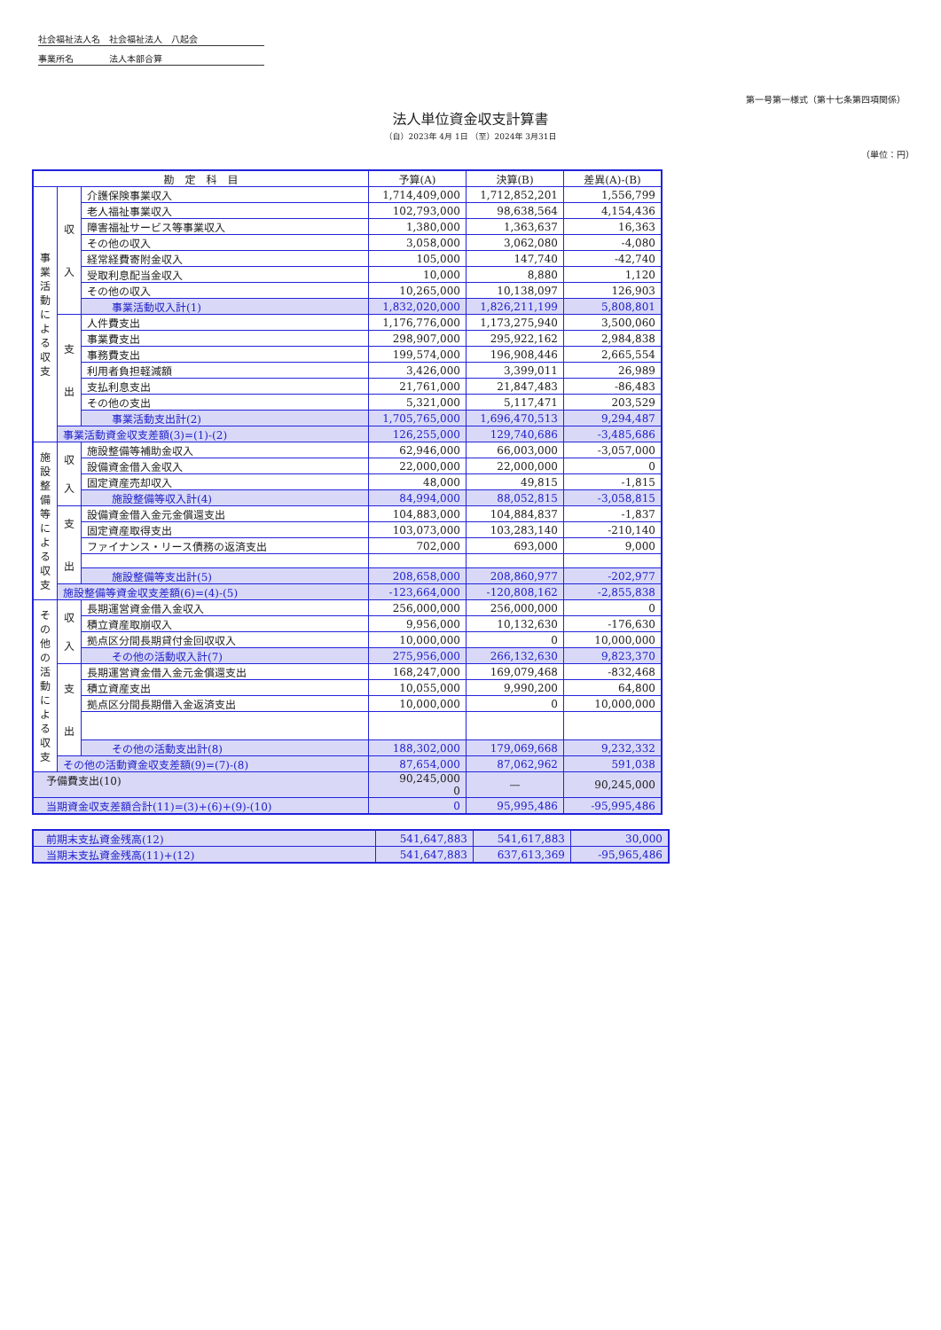社会福祉法人名　社会福祉法人　八起会
事業所名　　　　法人本部合算
第一号第一様式（第十七条第四項関係）
法人単位資金収支計算書
（自）2023年 4月 1日 （至）2024年 3月31日
（単位：円）
| 勘 定 科 目 | | | 予算(A) | 決算(B) | 差異(A)-(B) |
| --- | --- | --- | --- | --- | --- |
| 事 業 活 動 に よ る 収 支 | 収 入 | 介護保険事業収入 | 1,714,409,000 | 1,712,852,201 | 1,556,799 |
| | | 老人福祉事業収入 | 102,793,000 | 98,638,564 | 4,154,436 |
| | | 障害福祉サービス等事業収入 | 1,380,000 | 1,363,637 | 16,363 |
| | | その他の収入 | 3,058,000 | 3,062,080 | -4,080 |
| | | 経常経費寄附金収入 | 105,000 | 147,740 | -42,740 |
| | | 受取利息配当金収入 | 10,000 | 8,880 | 1,120 |
| | | その他の収入 | 10,265,000 | 10,138,097 | 126,903 |
| | | 事業活動収入計(1) | 1,832,020,000 | 1,826,211,199 | 5,808,801 |
| | 支 出 | 人件費支出 | 1,176,776,000 | 1,173,275,940 | 3,500,060 |
| | | 事業費支出 | 298,907,000 | 295,922,162 | 2,984,838 |
| | | 事務費支出 | 199,574,000 | 196,908,446 | 2,665,554 |
| | | 利用者負担軽減額 | 3,426,000 | 3,399,011 | 26,989 |
| | | 支払利息支出 | 21,761,000 | 21,847,483 | -86,483 |
| | | その他の支出 | 5,321,000 | 5,117,471 | 203,529 |
| | | 事業活動支出計(2) | 1,705,765,000 | 1,696,470,513 | 9,294,487 |
| | 事業活動資金収支差額(3)=(1)-(2) | | 126,255,000 | 129,740,686 | -3,485,686 |
| 施 設 整 備 等 に よ る 収 支 | 収 入 | 施設整備等補助金収入 | 62,946,000 | 66,003,000 | -3,057,000 |
| | | 設備資金借入金収入 | 22,000,000 | 22,000,000 | 0 |
| | | 固定資産売却収入 | 48,000 | 49,815 | -1,815 |
| | | 施設整備等収入計(4) | 84,994,000 | 88,052,815 | -3,058,815 |
| | 支 出 | 設備資金借入金元金償還支出 | 104,883,000 | 104,884,837 | -1,837 |
| | | 固定資産取得支出 | 103,073,000 | 103,283,140 | -210,140 |
| | | ファイナンス・リース債務の返済支出 | 702,000 | 693,000 | 9,000 |
| | | 施設整備等支出計(5) | 208,658,000 | 208,860,977 | -202,977 |
| | 施設整備等資金収支差額(6)=(4)-(5) | | -123,664,000 | -120,808,162 | -2,855,838 |
| そ の 他 の 活 動 に よ る 収 支 | 収 入 | 長期運営資金借入金収入 | 256,000,000 | 256,000,000 | 0 |
| | | 積立資産取崩収入 | 9,956,000 | 10,132,630 | -176,630 |
| | | 拠点区分間長期貸付金回収収入 | 10,000,000 | 0 | 10,000,000 |
| | | その他の活動収入計(7) | 275,956,000 | 266,132,630 | 9,823,370 |
| | 支 出 | 長期運営資金借入金元金償還支出 | 168,247,000 | 169,079,468 | -832,468 |
| | | 積立資産支出 | 10,055,000 | 9,990,200 | 64,800 |
| | | 拠点区分間長期借入金返済支出 | 10,000,000 | 0 | 10,000,000 |
| | | その他の活動支出計(8) | 188,302,000 | 179,069,668 | 9,232,332 |
| | その他の活動資金収支差額(9)=(7)-(8) | | 87,654,000 | 87,062,962 | 591,038 |
| 予備費支出(10) | | | 90,245,000 0 | — | 90,245,000 |
| 当期資金収支差額合計(11)=(3)+(6)+(9)-(10) | | | 0 | 95,995,486 | -95,995,486 |
| 前期末支払資金残高(12) | 541,647,883 | 541,617,883 | 30,000 |
| 当期末支払資金残高(11)+(12) | 541,647,883 | 637,613,369 | -95,965,486 |